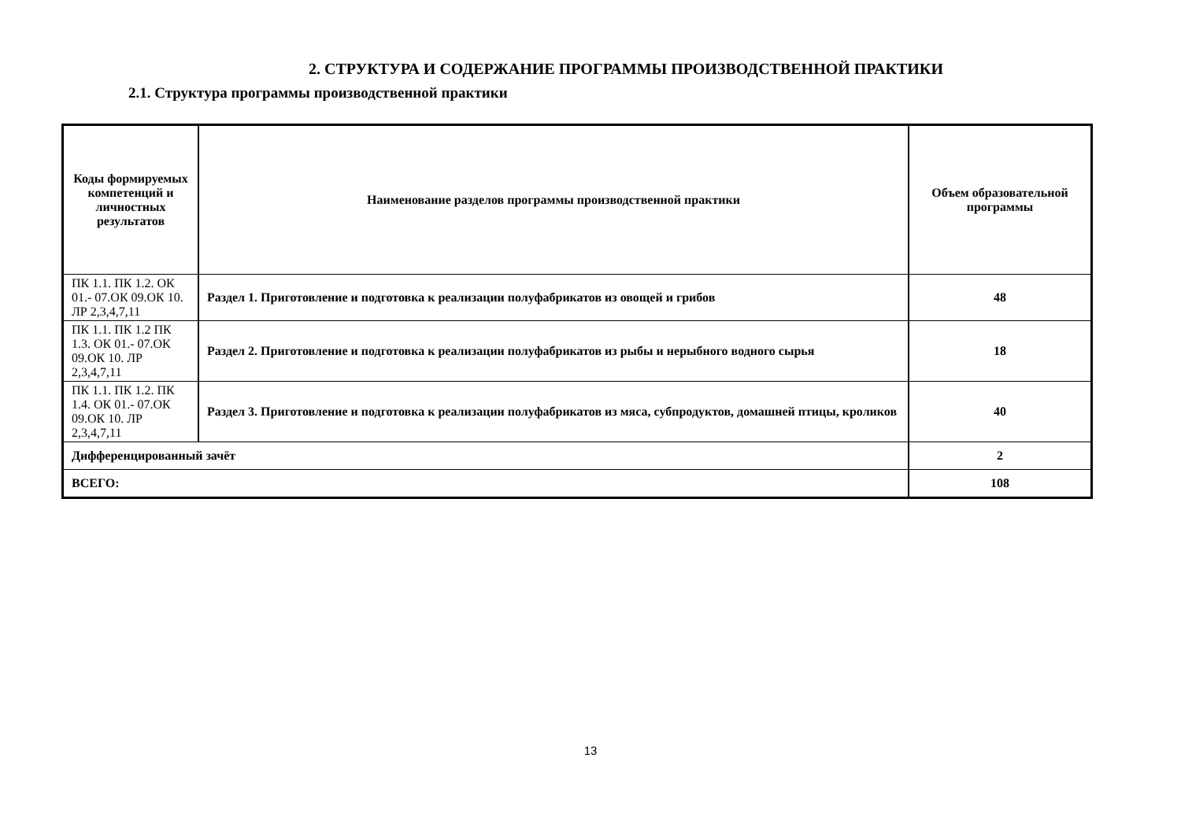2. СТРУКТУРА И СОДЕРЖАНИЕ ПРОГРАММЫ ПРОИЗВОДСТВЕННОЙ ПРАКТИКИ
2.1. Структура программы производственной практики
| Коды формируемых компетенций и личностных результатов | Наименование разделов программы производственной практики | Объем образовательной программы |
| --- | --- | --- |
| ПК 1.1. ПК 1.2. ОК 01.- 07.ОК 09.ОК 10. ЛР 2,3,4,7,11 | Раздел 1. Приготовление и подготовка к реализации полуфабрикатов из овощей и грибов | 48 |
| ПК 1.1. ПК 1.2 ПК 1.3. ОК 01.- 07.ОК 09.ОК 10. ЛР 2,3,4,7,11 | Раздел 2. Приготовление и подготовка к реализации полуфабрикатов из рыбы и нерыбного водного сырья | 18 |
| ПК 1.1. ПК 1.2. ПК 1.4. ОК 01.- 07.ОК 09.ОК 10. ЛР 2,3,4,7,11 | Раздел 3. Приготовление и подготовка к реализации полуфабрикатов из мяса, субпродуктов, домашней птицы, кроликов | 40 |
| Дифференцированный зачёт | | 2 |
| ВСЕГО: | | 108 |
13